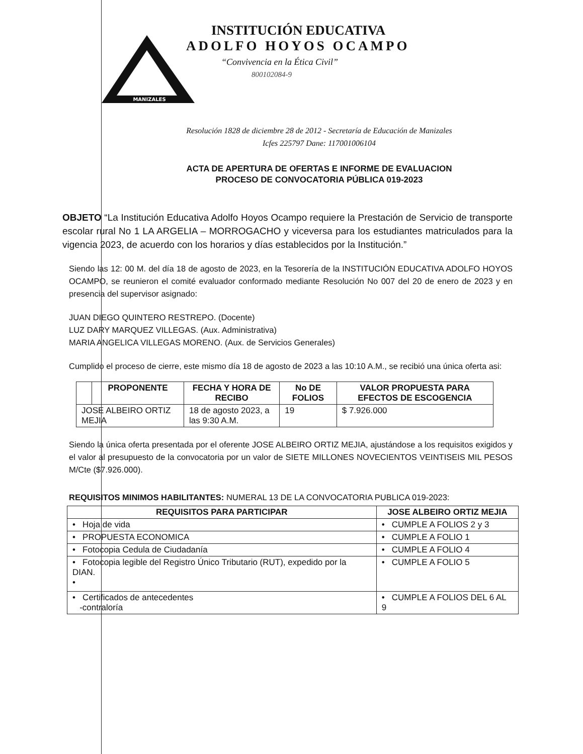MANIZALES
INSTITUCIÓN EDUCATIVA
ADOLFO HOYOS OCAMPO
“Convivencia en la Ética Civil”
800102084-9
Resolución 1828 de diciembre 28 de 2012 - Secretaría de Educación de Manizales
Icfes 225797 Dane: 117001006104
ACTA DE APERTURA DE OFERTAS E INFORME DE EVALUACION
PROCESO DE CONVOCATORIA PÚBLICA 019-2023
OBJETO “La Institución Educativa Adolfo Hoyos Ocampo requiere la Prestación de Servicio de transporte escolar rural No 1 LA ARGELIA – MORROGACHO y viceversa para los estudiantes matriculados para la vigencia 2023, de acuerdo con los horarios y días establecidos por la Institución.”
Siendo las 12: 00 M. del día 18 de agosto de 2023, en la Tesorería de la INSTITUCIÓN EDUCATIVA ADOLFO HOYOS OCAMPO, se reunieron el comité evaluador conformado mediante Resolución No 007 del 20 de enero de 2023 y en presencia del supervisor asignado:
JUAN DIEGO QUINTERO RESTREPO. (Docente)
LUZ DARY MARQUEZ VILLEGAS. (Aux. Administrativa)
MARIA ANGELICA VILLEGAS MORENO. (Aux. de Servicios Generales)
Cumplido el proceso de cierre, este mismo día 18 de agosto de 2023 a las 10:10 A.M., se recibió una única oferta asi:
| | PROPONENTE | FECHA Y HORA DE RECIBO | No DE FOLIOS | VALOR PROPUESTA PARA EFECTOS DE ESCOGENCIA |
| --- | --- | --- | --- | --- |
| JOSE ALBEIRO ORTIZ MEJIA | | 18 de agosto 2023, a las 9:30 A.M. | 19 | $ 7.926.000 |
Siendo la única oferta presentada por el oferente JOSE ALBEIRO ORTIZ MEJIA, ajustándose a los requisitos exigidos y el valor al presupuesto de la convocatoria por un valor de SIETE MILLONES NOVECIENTOS VEINTISEIS MIL PESOS M/Cte ($7.926.000).
REQUISITOS MINIMOS HABILITANTES: NUMERAL 13 DE LA CONVOCATORIA PUBLICA 019-2023:
| REQUISITOS PARA PARTICIPAR | JOSE ALBEIRO ORTIZ MEJIA |
| --- | --- |
| • Hoja de vida | • CUMPLE A FOLIOS 2 y 3 |
| • PROPUESTA ECONOMICA | • CUMPLE A FOLIO 1 |
| • Fotocopia Cedula de Ciudadanía | • CUMPLE A FOLIO 4 |
| • Fotocopia legible del Registro Único Tributario (RUT), expedido por la DIAN. • | • CUMPLE A FOLIO 5 |
| • Certificados de antecedentes -contraloría | • CUMPLE A FOLIOS DEL 6 AL 9 |